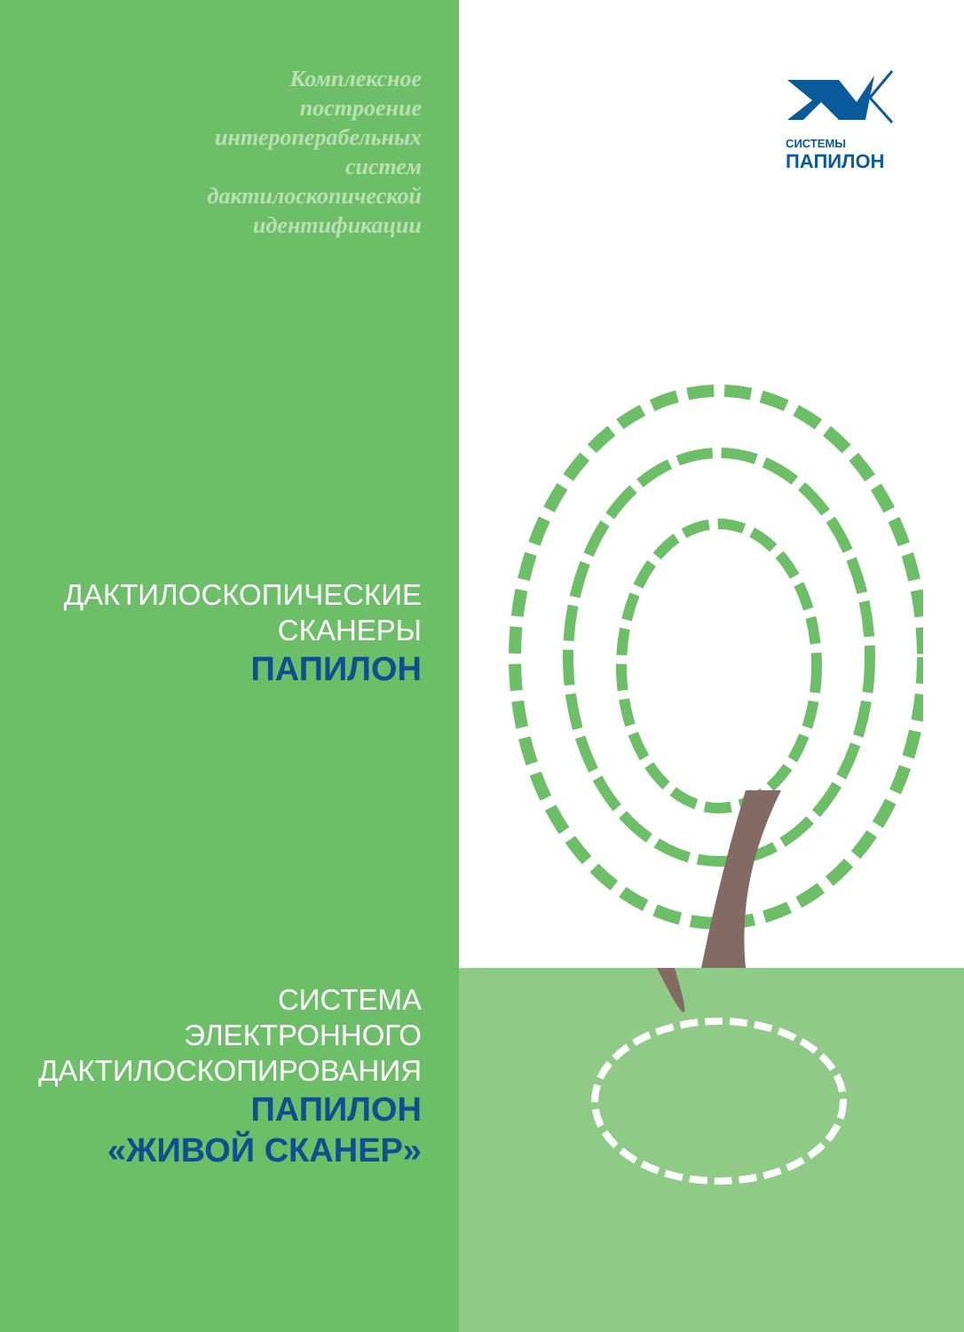СИСТЕМЫ
ПАПИЛОН
Комплексное
построение
интероперабельных
систем
дактилоскопической
идентификации
ДАКТИЛОСКОПИЧЕСКИЕ
СКАНЕРЫ
ПАПИЛОН
СИСТЕМА
ЭЛЕКТРОННОГО
ДАКТИЛОСКОПИРОВАНИЯ
ПАПИЛОН
«ЖИВОЙ СКАНЕР»